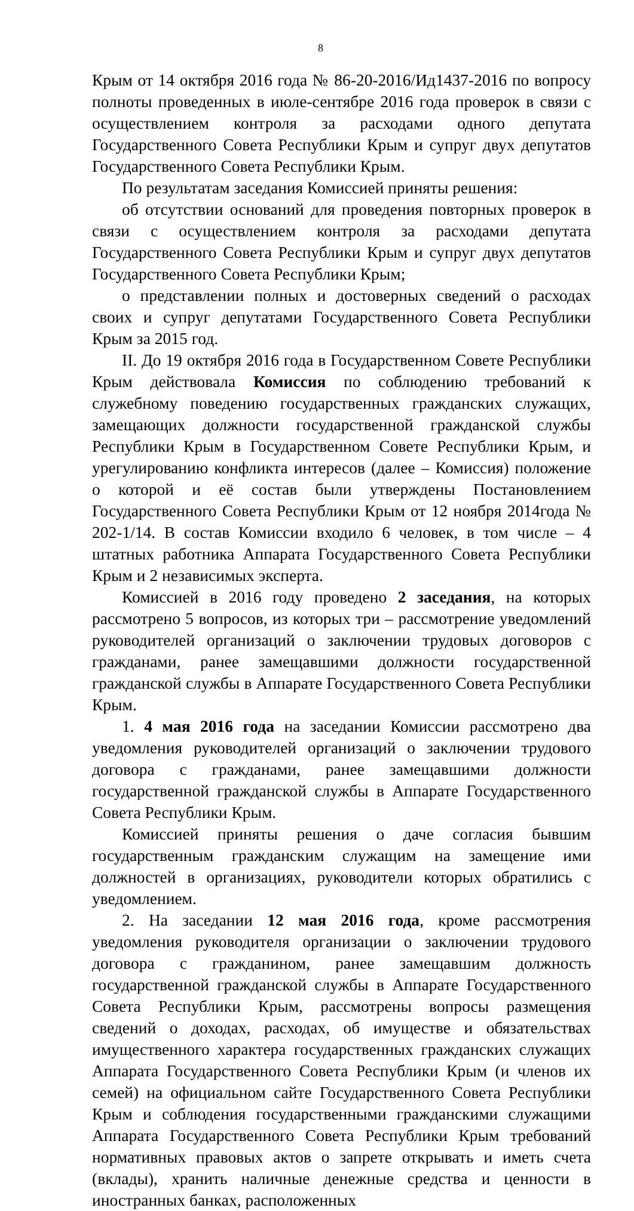8
Крым от 14 октября 2016 года № 86-20-2016/Ид1437-2016 по вопросу полноты проведенных в июле-сентябре 2016 года проверок в связи с осуществлением контроля за расходами одного депутата Государственного Совета Республики Крым и супруг двух депутатов Государственного Совета Республики Крым.
По результатам заседания Комиссией приняты решения:
об отсутствии оснований для проведения повторных проверок в связи с осуществлением контроля за расходами депутата Государственного Совета Республики Крым и супруг двух депутатов Государственного Совета Республики Крым;
о представлении полных и достоверных сведений о расходах своих и супруг депутатами Государственного Совета Республики Крым за 2015 год.
II. До 19 октября 2016 года в Государственном Совете Республики Крым действовала Комиссия по соблюдению требований к служебному поведению государственных гражданских служащих, замещающих должности государственной гражданской службы Республики Крым в Государственном Совете Республики Крым, и урегулированию конфликта интересов (далее – Комиссия) положение о которой и её состав были утверждены Постановлением Государственного Совета Республики Крым от 12 ноября 2014года № 202-1/14. В состав Комиссии входило 6 человек, в том числе – 4 штатных работника Аппарата Государственного Совета Республики Крым и 2 независимых эксперта.
Комиссией в 2016 году проведено 2 заседания, на которых рассмотрено 5 вопросов, из которых три – рассмотрение уведомлений руководителей организаций о заключении трудовых договоров с гражданами, ранее замещавшими должности государственной гражданской службы в Аппарате Государственного Совета Республики Крым.
1. 4 мая 2016 года на заседании Комиссии рассмотрено два уведомления руководителей организаций о заключении трудового договора с гражданами, ранее замещавшими должности государственной гражданской службы в Аппарате Государственного Совета Республики Крым.
Комиссией приняты решения о даче согласия бывшим государственным гражданским служащим на замещение ими должностей в организациях, руководители которых обратились с уведомлением.
2. На заседании 12 мая 2016 года, кроме рассмотрения уведомления руководителя организации о заключении трудового договора с гражданином, ранее замещавшим должность государственной гражданской службы в Аппарате Государственного Совета Республики Крым, рассмотрены вопросы размещения сведений о доходах, расходах, об имуществе и обязательствах имущественного характера государственных гражданских служащих Аппарата Государственного Совета Республики Крым (и членов их семей) на официальном сайте Государственного Совета Республики Крым и соблюдения государственными гражданскими служащими Аппарата Государственного Совета Республики Крым требований нормативных правовых актов о запрете открывать и иметь счета (вклады), хранить наличные денежные средства и ценности в иностранных банках, расположенных